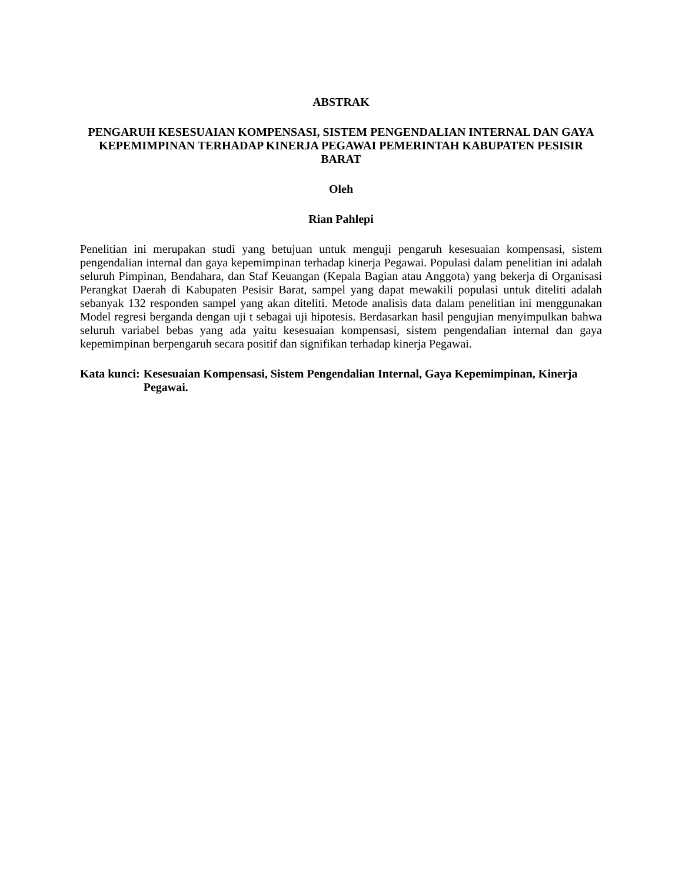ABSTRAK
PENGARUH KESESUAIAN KOMPENSASI, SISTEM PENGENDALIAN INTERNAL DAN GAYA KEPEMIMPINAN TERHADAP KINERJA PEGAWAI PEMERINTAH KABUPATEN PESISIR BARAT
Oleh
Rian Pahlepi
Penelitian ini merupakan studi yang betujuan untuk menguji pengaruh kesesuaian kompensasi, sistem pengendalian internal dan gaya kepemimpinan terhadap kinerja Pegawai. Populasi dalam penelitian ini adalah seluruh Pimpinan, Bendahara, dan Staf Keuangan (Kepala Bagian atau Anggota) yang bekerja di Organisasi Perangkat Daerah di Kabupaten Pesisir Barat, sampel yang dapat mewakili populasi untuk diteliti adalah sebanyak 132 responden sampel yang akan diteliti. Metode analisis data dalam penelitian ini menggunakan Model regresi berganda dengan uji t sebagai uji hipotesis. Berdasarkan hasil pengujian menyimpulkan bahwa seluruh variabel bebas yang ada yaitu kesesuaian kompensasi, sistem pengendalian internal dan gaya kepemimpinan berpengaruh secara positif dan signifikan terhadap kinerja Pegawai.
Kata kunci: Kesesuaian Kompensasi, Sistem Pengendalian Internal, Gaya Kepemimpinan, Kinerja Pegawai.